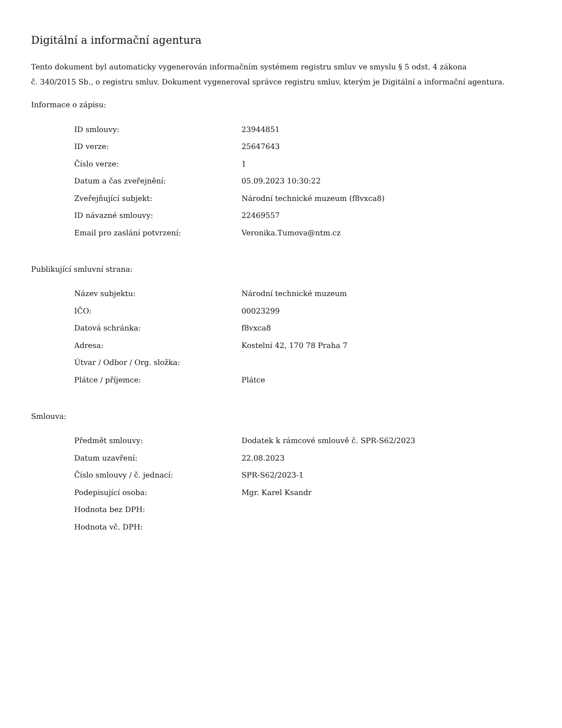Digitální a informační agentura
Tento dokument byl automaticky vygenerován informačním systémem registru smluv ve smyslu § 5 odst. 4 zákona
č. 340/2015 Sb., o registru smluv. Dokument vygeneroval správce registru smluv, kterým je Digitální a informační agentura.
Informace o zápisu:
| ID smlouvy: | 23944851 |
| ID verze: | 25647643 |
| Číslo verze: | 1 |
| Datum a čas zveřejnění: | 05.09.2023 10:30:22 |
| Zveřejňující subjekt: | Národní technické muzeum (f8vxca8) |
| ID návazné smlouvy: | 22469557 |
| Email pro zaslání potvrzení: | Veronika.Tumova@ntm.cz |
Publikující smluvní strana:
| Název subjektu: | Národní technické muzeum |
| IČO: | 00023299 |
| Datová schránka: | f8vxca8 |
| Adresa: | Kostelní 42, 170 78 Praha 7 |
| Útvar / Odbor / Org. složka: | |
| Plátce / příjemce: | Plátce |
Smlouva:
| Předmět smlouvy: | Dodatek k rámcové smlouvě č. SPR-S62/2023 |
| Datum uzavření: | 22.08.2023 |
| Číslo smlouvy / č. jednací: | SPR-S62/2023-1 |
| Podepisující osoba: | Mgr. Karel Ksandr |
| Hodnota bez DPH: | |
| Hodnota vč. DPH: | |